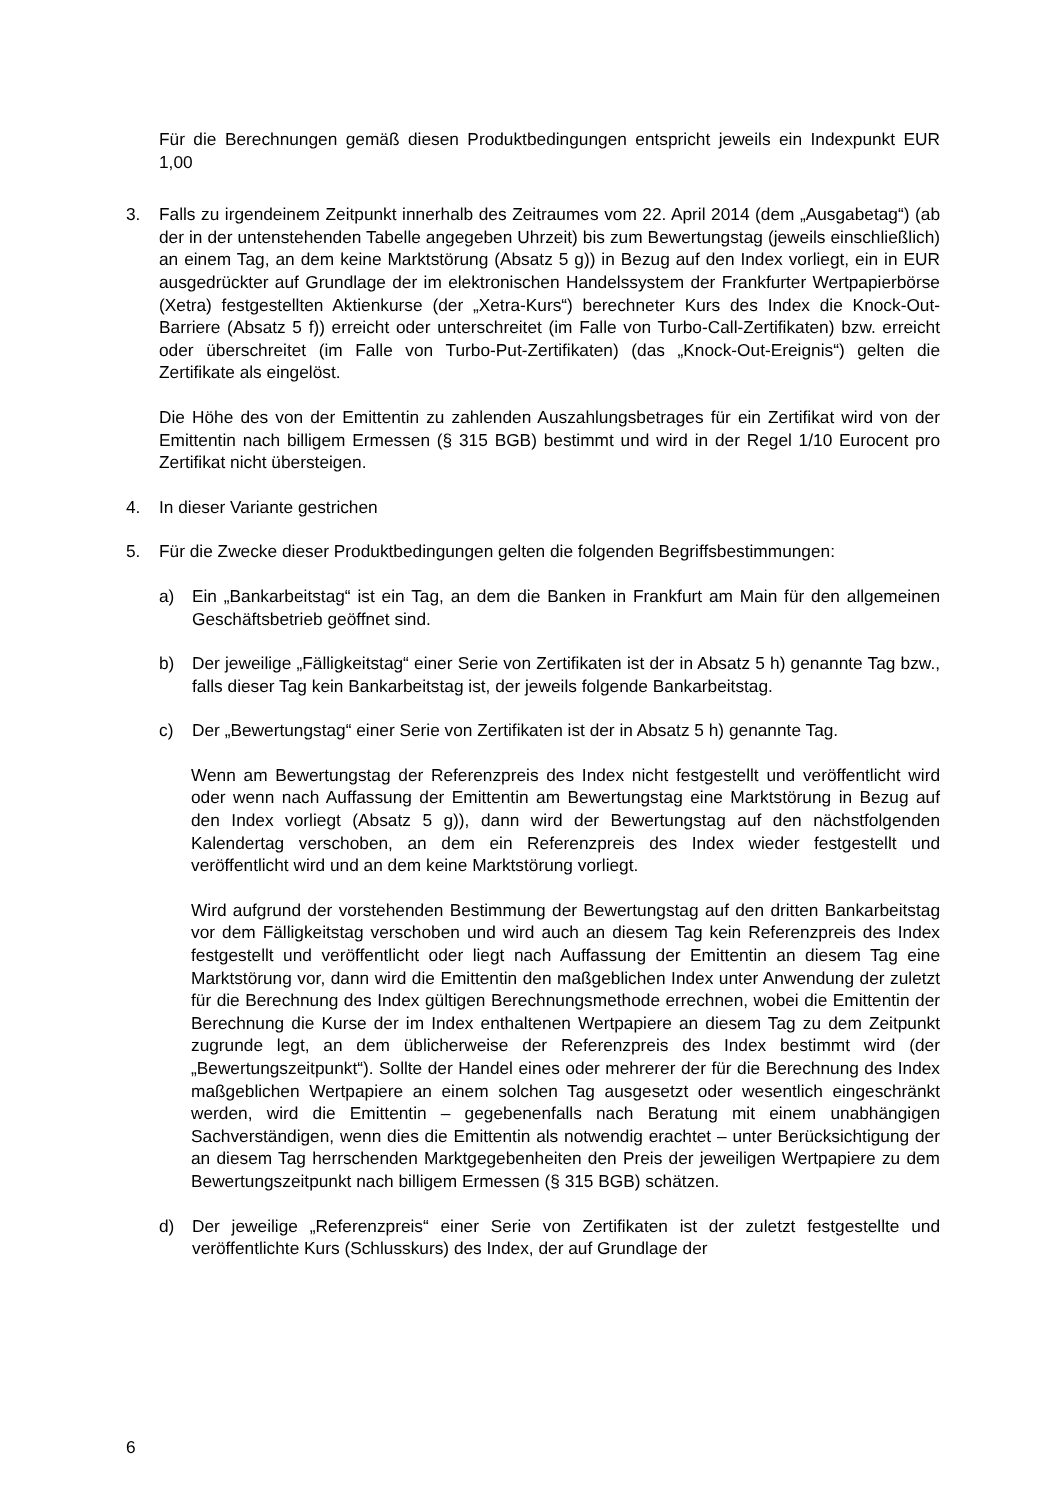Für die Berechnungen gemäß diesen Produktbedingungen entspricht jeweils ein Indexpunkt EUR 1,00
3. Falls zu irgendeinem Zeitpunkt innerhalb des Zeitraumes vom 22. April 2014 (dem „Ausgabetag“) (ab der in der untenstehenden Tabelle angegeben Uhrzeit) bis zum Bewertungstag (jeweils einschließlich) an einem Tag, an dem keine Marktstörung (Absatz 5 g)) in Bezug auf den Index vorliegt, ein in EUR ausgedrückter auf Grundlage der im elektronischen Handelssystem der Frankfurter Wertpapierbörse (Xetra) festgestellten Aktienkurse (der „Xetra-Kurs“) berechneter Kurs des Index die Knock-Out-Barriere (Absatz 5 f)) erreicht oder unterschreitet (im Falle von Turbo-Call-Zertifikaten) bzw. erreicht oder überschreitet (im Falle von Turbo-Put-Zertifikaten) (das „Knock-Out-Ereignis“) gelten die Zertifikate als eingelöst.
Die Höhe des von der Emittentin zu zahlenden Auszahlungsbetrages für ein Zertifikat wird von der Emittentin nach billigem Ermessen (§ 315 BGB) bestimmt und wird in der Regel 1/10 Eurocent pro Zertifikat nicht übersteigen.
4. In dieser Variante gestrichen
5. Für die Zwecke dieser Produktbedingungen gelten die folgenden Begriffsbestimmungen:
a) Ein „Bankarbeitstag“ ist ein Tag, an dem die Banken in Frankfurt am Main für den allgemeinen Geschäftsbetrieb geöffnet sind.
b) Der jeweilige „Fälligkeitstag“ einer Serie von Zertifikaten ist der in Absatz 5 h) genannte Tag bzw., falls dieser Tag kein Bankarbeitstag ist, der jeweils folgende Bankarbeitstag.
c) Der „Bewertungstag“ einer Serie von Zertifikaten ist der in Absatz 5 h) genannte Tag.
Wenn am Bewertungstag der Referenzpreis des Index nicht festgestellt und veröffentlicht wird oder wenn nach Auffassung der Emittentin am Bewertungstag eine Marktstörung in Bezug auf den Index vorliegt (Absatz 5 g)), dann wird der Bewertungstag auf den nächstfolgenden Kalendertag verschoben, an dem ein Referenzpreis des Index wieder festgestellt und veröffentlicht wird und an dem keine Marktstörung vorliegt.
Wird aufgrund der vorstehenden Bestimmung der Bewertungstag auf den dritten Bankarbeitstag vor dem Fälligkeitstag verschoben und wird auch an diesem Tag kein Referenzpreis des Index festgestellt und veröffentlicht oder liegt nach Auffassung der Emittentin an diesem Tag eine Marktstörung vor, dann wird die Emittentin den maßgeblichen Index unter Anwendung der zuletzt für die Berechnung des Index gültigen Berechnungsmethode errechnen, wobei die Emittentin der Berechnung die Kurse der im Index enthaltenen Wertpapiere an diesem Tag zu dem Zeitpunkt zugrunde legt, an dem üblicherweise der Referenzpreis des Index bestimmt wird (der „Bewertungszeitpunkt“). Sollte der Handel eines oder mehrerer der für die Berechnung des Index maßgeblichen Wertpapiere an einem solchen Tag ausgesetzt oder wesentlich eingeschränkt werden, wird die Emittentin – gegebenenfalls nach Beratung mit einem unabhängigen Sachverständigen, wenn dies die Emittentin als notwendig erachtet – unter Berücksichtigung der an diesem Tag herrschenden Marktgegebenheiten den Preis der jeweiligen Wertpapiere zu dem Bewertungszeitpunkt nach billigem Ermessen (§ 315 BGB) schätzen.
d) Der jeweilige „Referenzpreis“ einer Serie von Zertifikaten ist der zuletzt festgestellte und veröffentlichte Kurs (Schlusskurs) des Index, der auf Grundlage der
6